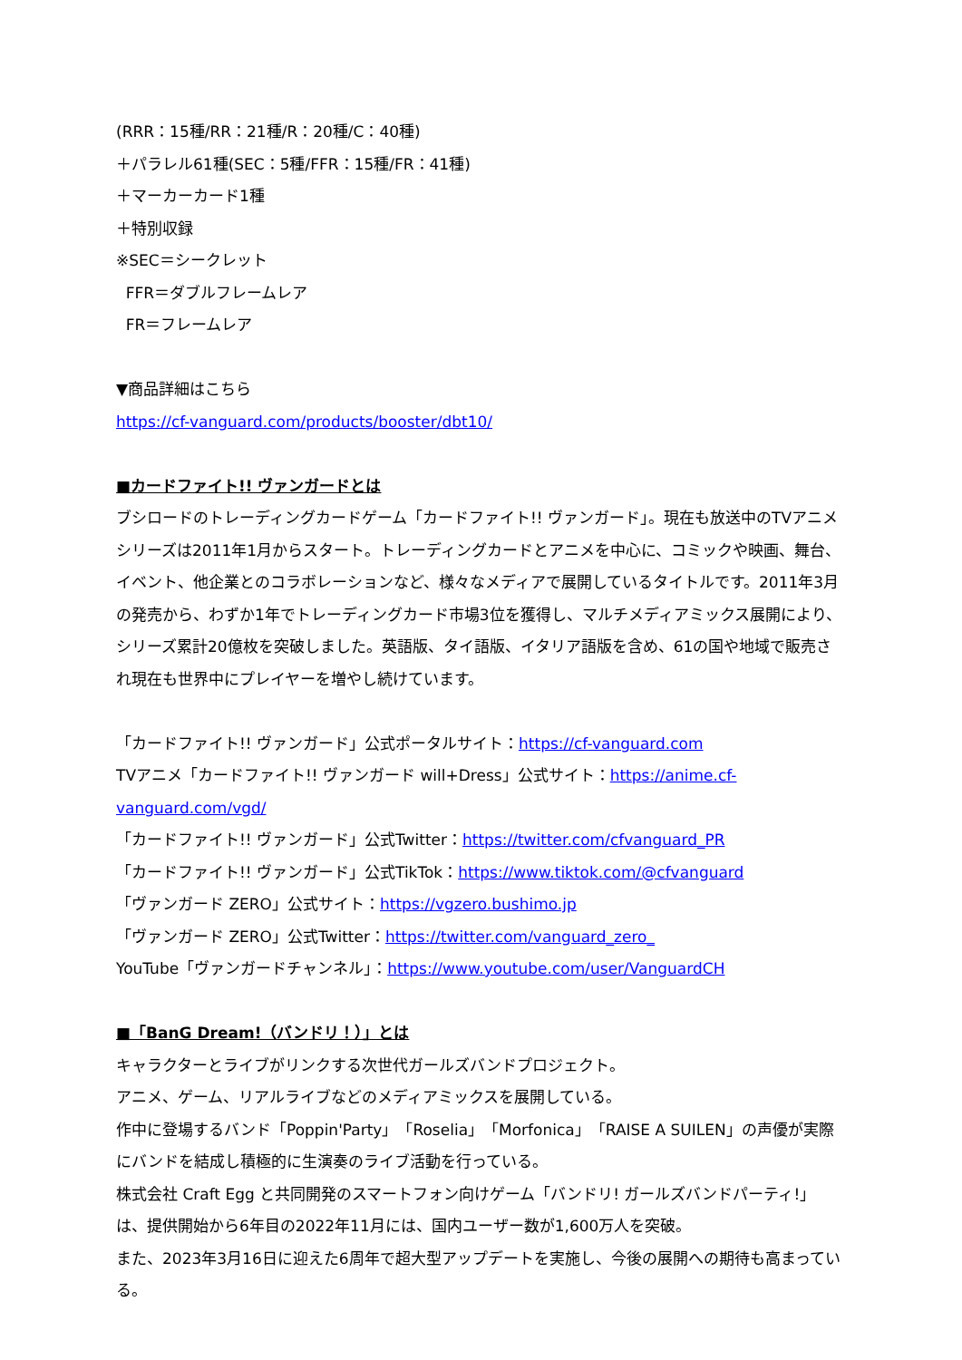(RRR：15種/RR：21種/R：20種/C：40種)
＋パラレル61種(SEC：5種/FFR：15種/FR：41種)
＋マーカーカード1種
＋特別収録
※SEC＝シークレット
FFR＝ダブルフレームレア
FR＝フレームレア
▼商品詳細はこちら
https://cf-vanguard.com/products/booster/dbt10/
■カードファイト!! ヴァンガードとは
ブシロードのトレーディングカードゲーム「カードファイト!! ヴァンガード」。現在も放送中のTVアニメシリーズは2011年1月からスタート。トレーディングカードとアニメを中心に、コミックや映画、舞台、イベント、他企業とのコラボレーションなど、様々なメディアで展開しているタイトルです。2011年3月の発売から、わずか1年でトレーディングカード市場3位を獲得し、マルチメディアミックス展開により、シリーズ累計20億枚を突破しました。英語版、タイ語版、イタリア語版を含め、61の国や地域で販売され現在も世界中にプレイヤーを増やし続けています。
「カードファイト!! ヴァンガード」公式ポータルサイト：https://cf-vanguard.com
TVアニメ「カードファイト!! ヴァンガード will+Dress」公式サイト：https://anime.cf-vanguard.com/vgd/
「カードファイト!! ヴァンガード」公式Twitter：https://twitter.com/cfvanguard_PR
「カードファイト!! ヴァンガード」公式TikTok：https://www.tiktok.com/@cfvanguard
「ヴァンガード ZERO」公式サイト：https://vgzero.bushimo.jp
「ヴァンガード ZERO」公式Twitter：https://twitter.com/vanguard_zero_
YouTube「ヴァンガードチャンネル」：https://www.youtube.com/user/VanguardCH
■「BanG Dream!（バンドリ！）」とは
キャラクターとライブがリンクする次世代ガールズバンドプロジェクト。
アニメ、ゲーム、リアルライブなどのメディアミックスを展開している。
作中に登場するバンド「Poppin'Party」「Roselia」「Morfonica」「RAISE A SUILEN」の声優が実際にバンドを結成し積極的に生演奏のライブ活動を行っている。
株式会社 Craft Egg と共同開発のスマートフォン向けゲーム「バンドリ! ガールズバンドパーティ!」は、提供開始から6年目の2022年11月には、国内ユーザー数が1,600万人を突破。
また、2023年3月16日に迎えた6周年で超大型アップデートを実施し、今後の展開への期待も高まっている。